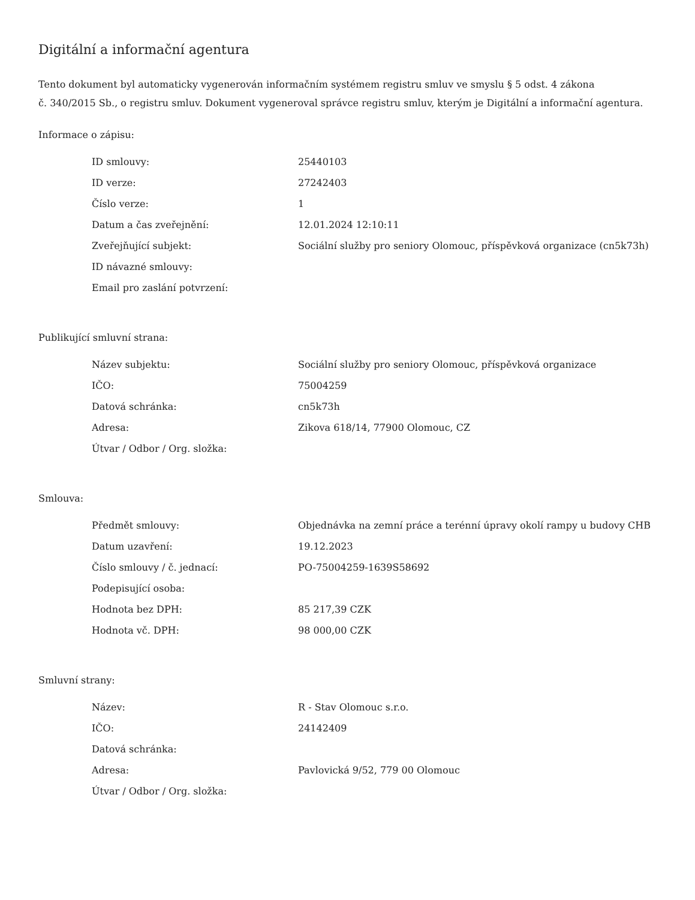Digitální a informační agentura
Tento dokument byl automaticky vygenerován informačním systémem registru smluv ve smyslu § 5 odst. 4 zákona
č. 340/2015 Sb., o registru smluv. Dokument vygeneroval správce registru smluv, kterým je Digitální a informační agentura.
Informace o zápisu:
| ID smlouvy: | 25440103 |
| ID verze: | 27242403 |
| Číslo verze: | 1 |
| Datum a čas zveřejnění: | 12.01.2024 12:10:11 |
| Zveřejňující subjekt: | Sociální služby pro seniory Olomouc, příspěvková organizace (cn5k73h) |
| ID návazné smlouvy: | |
| Email pro zaslání potvrzení: | |
Publikující smluvní strana:
| Název subjektu: | Sociální služby pro seniory Olomouc, příspěvková organizace |
| IČO: | 75004259 |
| Datová schránka: | cn5k73h |
| Adresa: | Zikova 618/14, 77900 Olomouc, CZ |
| Útvar / Odbor / Org. složka: | |
Smlouva:
| Předmět smlouvy: | Objednávka na zemní práce a terénní úpravy okolí rampy u budovy CHB |
| Datum uzavření: | 19.12.2023 |
| Číslo smlouvy / č. jednací: | PO-75004259-1639S58692 |
| Podepisující osoba: | |
| Hodnota bez DPH: | 85 217,39 CZK |
| Hodnota vč. DPH: | 98 000,00 CZK |
Smluvní strany:
| Název: | R - Stav Olomouc s.r.o. |
| IČO: | 24142409 |
| Datová schránka: | |
| Adresa: | Pavlovická 9/52, 779 00 Olomouc |
| Útvar / Odbor / Org. složka: | |